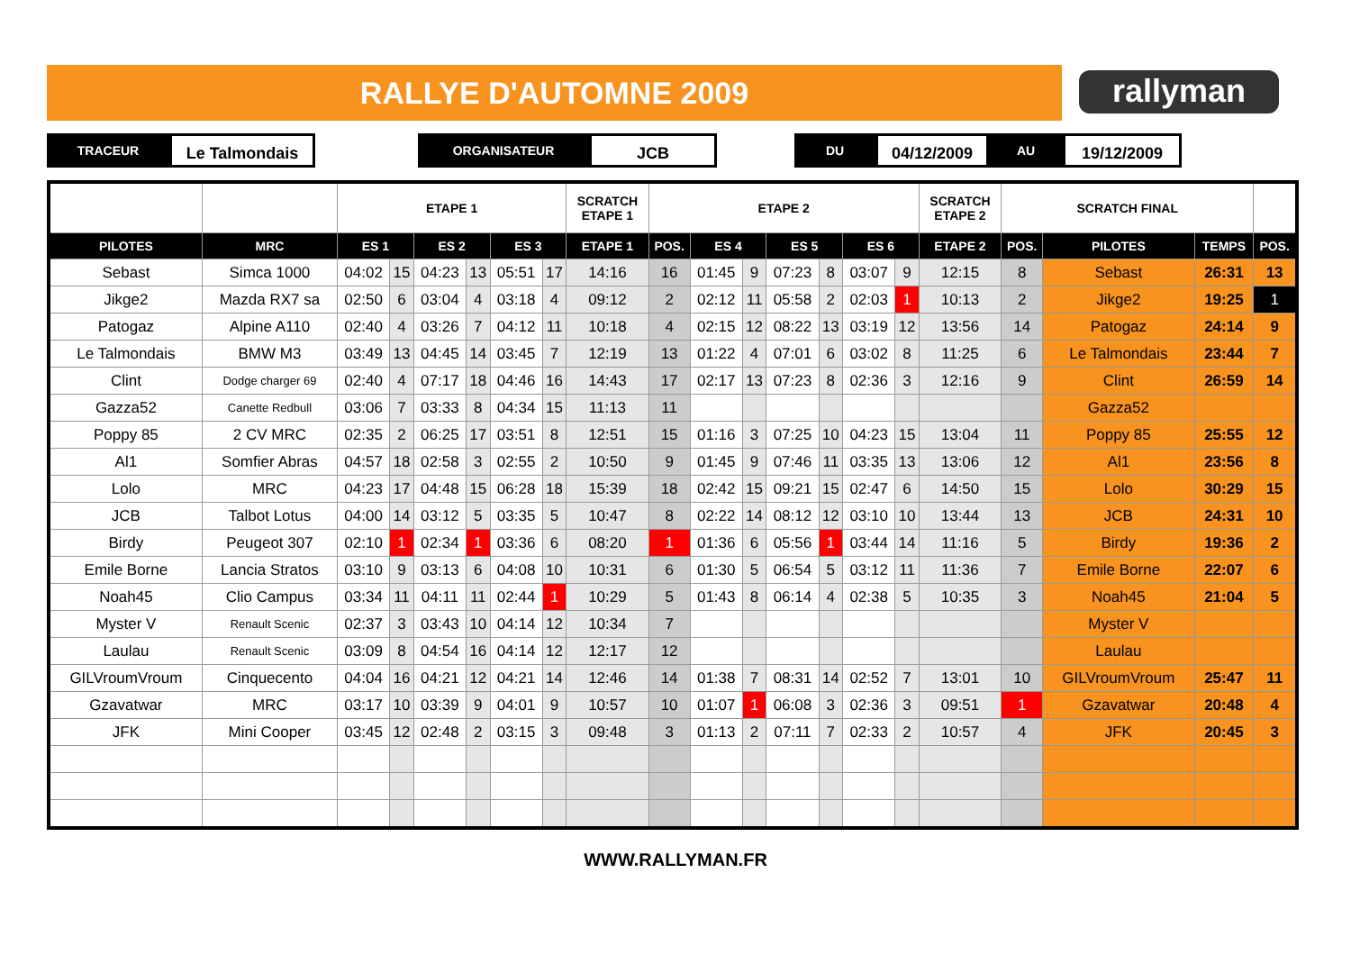RALLYE D'AUTOMNE 2009 rallyman
TRACEUR
Le Talmondais
ORGANISATEUR
JCB
DU
04/12/2009
AU
19/12/2009
| | | ETAPE 1 | | | | | | SCRATCH ETAPE 1 | ETAPE 2 | | | | | | | SCRATCH ETAPE 2 | SCRATCH FINAL | | | |
| PILOTES | MRC | ES 1 | | ES 2 | | ES 3 | | ETAPE 1 | POS. | ES 4 | | ES 5 | | ES 6 | | ETAPE 2 | POS. | PILOTES | TEMPS | POS. |
| Sebast | Simca 1000 | 04:02 | 15 | 04:23 | 13 | 05:51 | 17 | 14:16 | 16 | 01:45 | 9 | 07:23 | 8 | 03:07 | 9 | 12:15 | 8 | Sebast | 26:31 | 13 |
| Jikge2 | Mazda RX7 sa | 02:50 | 6 | 03:04 | 4 | 03:18 | 4 | 09:12 | 2 | 02:12 | 11 | 05:58 | 2 | 02:03 | 1 | 10:13 | 2 | Jikge2 | 19:25 | 1 |
| Patogaz | Alpine A110 | 02:40 | 4 | 03:26 | 7 | 04:12 | 11 | 10:18 | 4 | 02:15 | 12 | 08:22 | 13 | 03:19 | 12 | 13:56 | 14 | Patogaz | 24:14 | 9 |
| Le Talmondais | BMW M3 | 03:49 | 13 | 04:45 | 14 | 03:45 | 7 | 12:19 | 13 | 01:22 | 4 | 07:01 | 6 | 03:02 | 8 | 11:25 | 6 | Le Talmondais | 23:44 | 7 |
| Clint | Dodge charger 69 | 02:40 | 4 | 07:17 | 18 | 04:46 | 16 | 14:43 | 17 | 02:17 | 13 | 07:23 | 8 | 02:36 | 3 | 12:16 | 9 | Clint | 26:59 | 14 |
| Gazza52 | Canette Redbull | 03:06 | 7 | 03:33 | 8 | 04:34 | 15 | 11:13 | 11 | | | | | | | | | Gazza52 | | |
| Poppy 85 | 2 CV MRC | 02:35 | 2 | 06:25 | 17 | 03:51 | 8 | 12:51 | 15 | 01:16 | 3 | 07:25 | 10 | 04:23 | 15 | 13:04 | 11 | Poppy 85 | 25:55 | 12 |
| Al1 | Somfier Abras | 04:57 | 18 | 02:58 | 3 | 02:55 | 2 | 10:50 | 9 | 01:45 | 9 | 07:46 | 11 | 03:35 | 13 | 13:06 | 12 | Al1 | 23:56 | 8 |
| Lolo | MRC | 04:23 | 17 | 04:48 | 15 | 06:28 | 18 | 15:39 | 18 | 02:42 | 15 | 09:21 | 15 | 02:47 | 6 | 14:50 | 15 | Lolo | 30:29 | 15 |
| JCB | Talbot Lotus | 04:00 | 14 | 03:12 | 5 | 03:35 | 5 | 10:47 | 8 | 02:22 | 14 | 08:12 | 12 | 03:10 | 10 | 13:44 | 13 | JCB | 24:31 | 10 |
| Birdy | Peugeot 307 | 02:10 | 1 | 02:34 | 1 | 03:36 | 6 | 08:20 | 1 | 01:36 | 6 | 05:56 | 1 | 03:44 | 14 | 11:16 | 5 | Birdy | 19:36 | 2 |
| Emile Borne | Lancia Stratos | 03:10 | 9 | 03:13 | 6 | 04:08 | 10 | 10:31 | 6 | 01:30 | 5 | 06:54 | 5 | 03:12 | 11 | 11:36 | 7 | Emile Borne | 22:07 | 6 |
| Noah45 | Clio Campus | 03:34 | 11 | 04:11 | 11 | 02:44 | 1 | 10:29 | 5 | 01:43 | 8 | 06:14 | 4 | 02:38 | 5 | 10:35 | 3 | Noah45 | 21:04 | 5 |
| Myster V | Renault Scenic | 02:37 | 3 | 03:43 | 10 | 04:14 | 12 | 10:34 | 7 | | | | | | | | | Myster V | | |
| Laulau | Renault Scenic | 03:09 | 8 | 04:54 | 16 | 04:14 | 12 | 12:17 | 12 | | | | | | | | | Laulau | | |
| GILVroumVroum | Cinquecento | 04:04 | 16 | 04:21 | 12 | 04:21 | 14 | 12:46 | 14 | 01:38 | 7 | 08:31 | 14 | 02:52 | 7 | 13:01 | 10 | GILVroumVroum | 25:47 | 11 |
| Gzavatwar | MRC | 03:17 | 10 | 03:39 | 9 | 04:01 | 9 | 10:57 | 10 | 01:07 | 1 | 06:08 | 3 | 02:36 | 3 | 09:51 | 1 | Gzavatwar | 20:48 | 4 |
| JFK | Mini Cooper | 03:45 | 12 | 02:48 | 2 | 03:15 | 3 | 09:48 | 3 | 01:13 | 2 | 07:11 | 7 | 02:33 | 2 | 10:57 | 4 | JFK | 20:45 | 3 |
WWW.RALLYMAN.FR